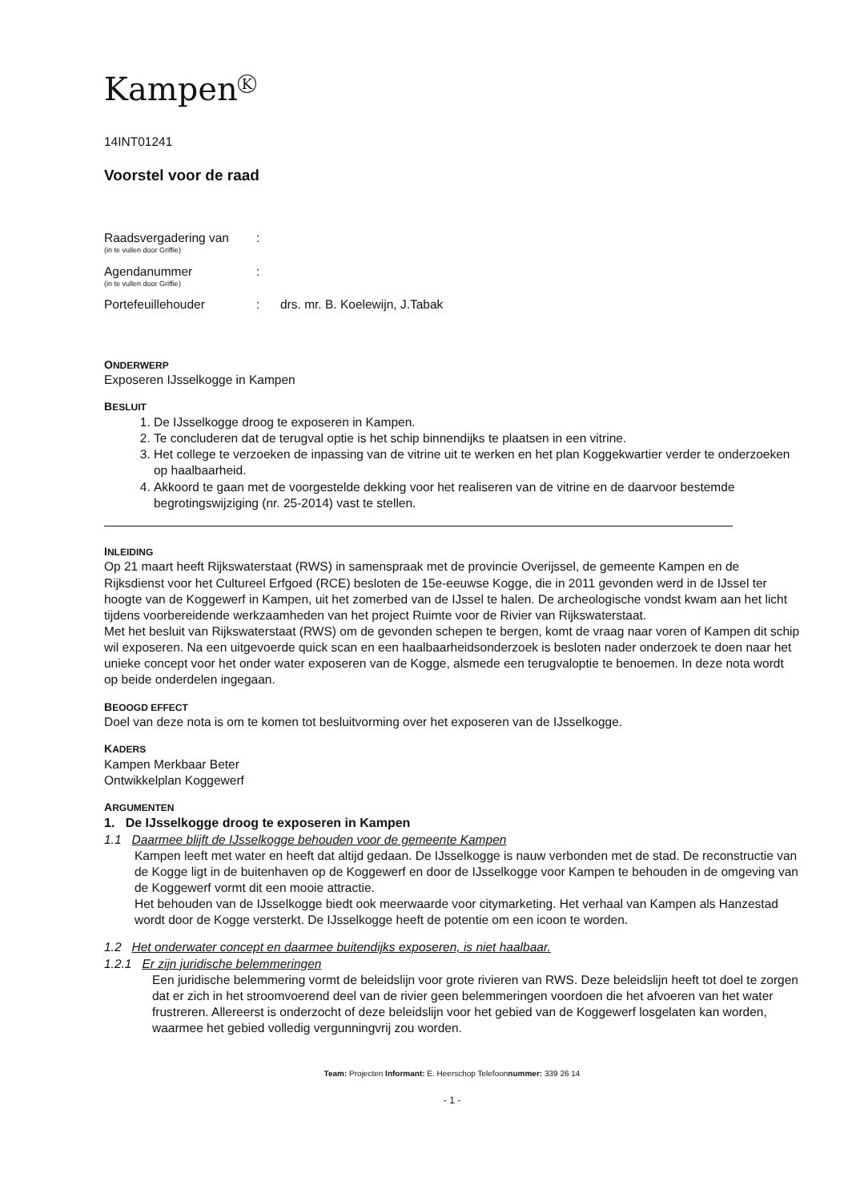Kampen<sup>K</sup>
14INT01241
Voorstel voor de raad
Raadsvergadering van
(in te vullen door Griffie)
:
Agendanummer
(in te vullen door Griffie)
:
Portefeuillehouder
:
drs. mr. B. Koelewijn, J.Tabak
ONDERWERP
Exposeren IJsselkogge in Kampen
BESLUIT
1. De IJsselkogge droog te exposeren in Kampen.
2. Te concluderen dat de terugval optie is het schip binnendijks te plaatsen in een vitrine.
3. Het college te verzoeken de inpassing van de vitrine uit te werken en het plan Koggekwartier verder te onderzoeken op haalbaarheid.
4. Akkoord te gaan met de voorgestelde dekking voor het realiseren van de vitrine en de daarvoor bestemde begrotingswijziging (nr. 25-2014) vast te stellen.
INLEIDING
Op 21 maart heeft Rijkswaterstaat (RWS) in samenspraak met de provincie Overijssel, de gemeente Kampen en de Rijksdienst voor het Cultureel Erfgoed (RCE) besloten de 15e-eeuwse Kogge, die in 2011 gevonden werd in de IJssel ter hoogte van de Koggewerf in Kampen, uit het zomerbed van de IJssel te halen. De archeologische vondst kwam aan het licht tijdens voorbereidende werkzaamheden van het project Ruimte voor de Rivier van Rijkswaterstaat.
Met het besluit van Rijkswaterstaat (RWS) om de gevonden schepen te bergen, komt de vraag naar voren of Kampen dit schip wil exposeren. Na een uitgevoerde quick scan en een haalbaarheidsonderzoek is besloten nader onderzoek te doen naar het unieke concept voor het onder water exposeren van de Kogge, alsmede een terugvaloptie te benoemen. In deze nota wordt op beide onderdelen ingegaan.
BEOOGD EFFECT
Doel van deze nota is om te komen tot besluitvorming over het exposeren van de IJsselkogge.
KADERS
Kampen Merkbaar Beter
Ontwikkelplan Koggewerf
ARGUMENTEN
1. De IJsselkogge droog te exposeren in Kampen
1.1 Daarmee blijft de IJsselkogge behouden voor de gemeente Kampen
Kampen leeft met water en heeft dat altijd gedaan. De IJsselkogge is nauw verbonden met de stad. De reconstructie van de Kogge ligt in de buitenhaven op de Koggewerf en door de IJsselkogge voor Kampen te behouden in de omgeving van de Koggewerf vormt dit een mooie attractie.
Het behouden van de IJsselkogge biedt ook meerwaarde voor citymarketing. Het verhaal van Kampen als Hanzestad wordt door de Kogge versterkt. De IJsselkogge heeft de potentie om een icoon te worden.
1.2 Het onderwater concept en daarmee buitendijks exposeren, is niet haalbaar.
1.2.1 Er zijn juridische belemmeringen
Een juridische belemmering vormt de beleidslijn voor grote rivieren van RWS. Deze beleidslijn heeft tot doel te zorgen dat er zich in het stroomvoerend deel van de rivier geen belemmeringen voordoen die het afvoeren van het water frustreren. Allereerst is onderzocht of deze beleidslijn voor het gebied van de Koggewerf losgelaten kan worden, waarmee het gebied volledig vergunningvrij zou worden.
Team: Projecten Informant: E. Heerschop Telefoonnummer: 339 26 14
- 1 -